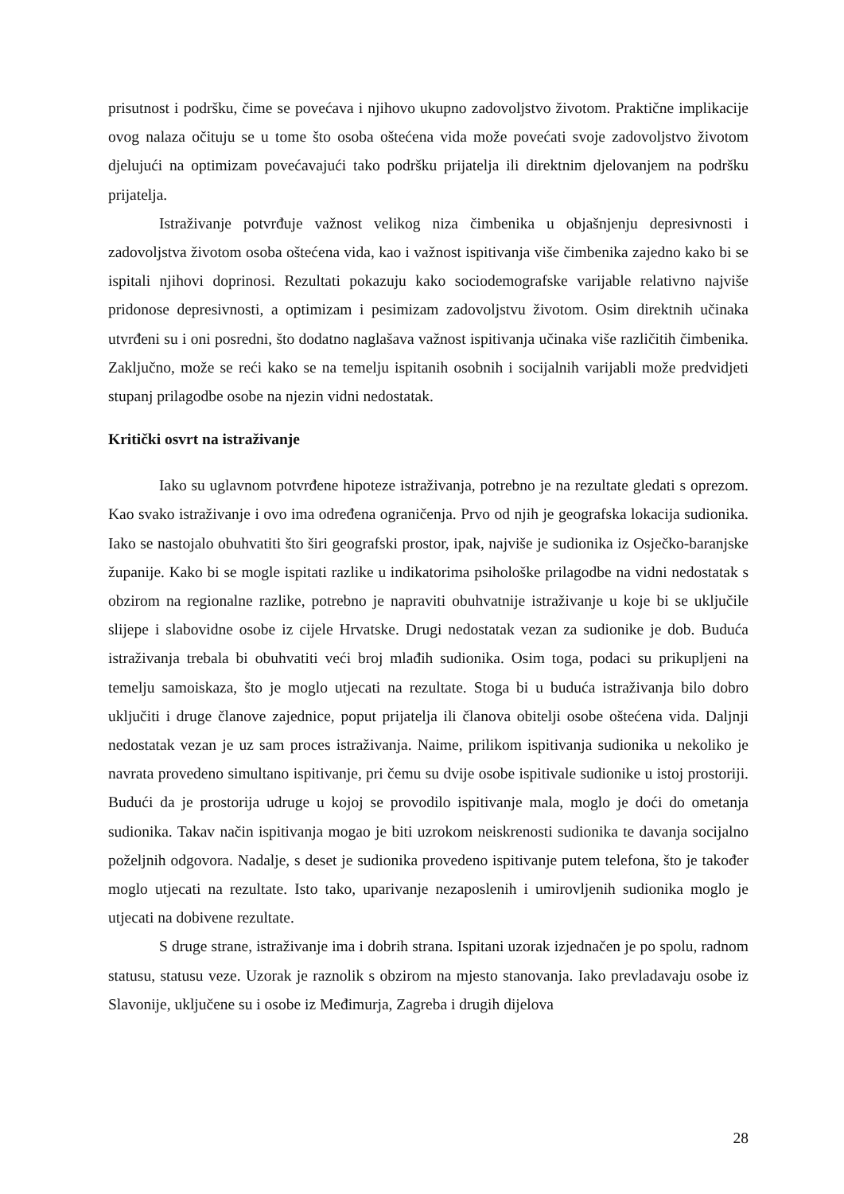prisutnost i podršku, čime se povećava i njihovo ukupno zadovoljstvo životom. Praktične implikacije ovog nalaza očituju se u tome što osoba oštećena vida može povećati svoje zadovoljstvo životom djelujući na optimizam povećavajući tako podršku prijatelja ili direktnim djelovanjem na podršku prijatelja.
Istraživanje potvrđuje važnost velikog niza čimbenika u objašnjenju depresivnosti i zadovoljstva životom osoba oštećena vida, kao i važnost ispitivanja više čimbenika zajedno kako bi se ispitali njihovi doprinosi. Rezultati pokazuju kako sociodemografske varijable relativno najviše pridonose depresivnosti, a optimizam i pesimizam zadovoljstvu životom. Osim direktnih učinaka utvrđeni su i oni posredni, što dodatno naglašava važnost ispitivanja učinaka više različitih čimbenika. Zaključno, može se reći kako se na temelju ispitanih osobnih i socijalnih varijabli može predvidjeti stupanj prilagodbe osobe na njezin vidni nedostatak.
Kritički osvrt na istraživanje
Iako su uglavnom potvrđene hipoteze istraživanja, potrebno je na rezultate gledati s oprezom. Kao svako istraživanje i ovo ima određena ograničenja. Prvo od njih je geografska lokacija sudionika. Iako se nastojalo obuhvatiti što širi geografski prostor, ipak, najviše je sudionika iz Osječko-baranjske županije. Kako bi se mogle ispitati razlike u indikatorima psihološke prilagodbe na vidni nedostatak s obzirom na regionalne razlike, potrebno je napraviti obuhvatnije istraživanje u koje bi se uključile slijepe i slabovidne osobe iz cijele Hrvatske. Drugi nedostatak vezan za sudionike je dob. Buduća istraživanja trebala bi obuhvatiti veći broj mlađih sudionika. Osim toga, podaci su prikupljeni na temelju samoiskaza, što je moglo utjecati na rezultate. Stoga bi u buduća istraživanja bilo dobro uključiti i druge članove zajednice, poput prijatelja ili članova obitelji osobe oštećena vida. Daljnji nedostatak vezan je uz sam proces istraživanja. Naime, prilikom ispitivanja sudionika u nekoliko je navrata provedeno simultano ispitivanje, pri čemu su dvije osobe ispitivale sudionike u istoj prostoriji. Budući da je prostorija udruge u kojoj se provodilo ispitivanje mala, moglo je doći do ometanja sudionika. Takav način ispitivanja mogao je biti uzrokom neiskrenosti sudionika te davanja socijalno poželjnih odgovora. Nadalje, s deset je sudionika provedeno ispitivanje putem telefona, što je također moglo utjecati na rezultate. Isto tako, uparivanje nezaposlenih i umirovljenih sudionika moglo je utjecati na dobivene rezultate.
S druge strane, istraživanje ima i dobrih strana. Ispitani uzorak izjednačen je po spolu, radnom statusu, statusu veze. Uzorak je raznolik s obzirom na mjesto stanovanja. Iako prevladavaju osobe iz Slavonije, uključene su i osobe iz Međimurja, Zagreba i drugih dijelova
28